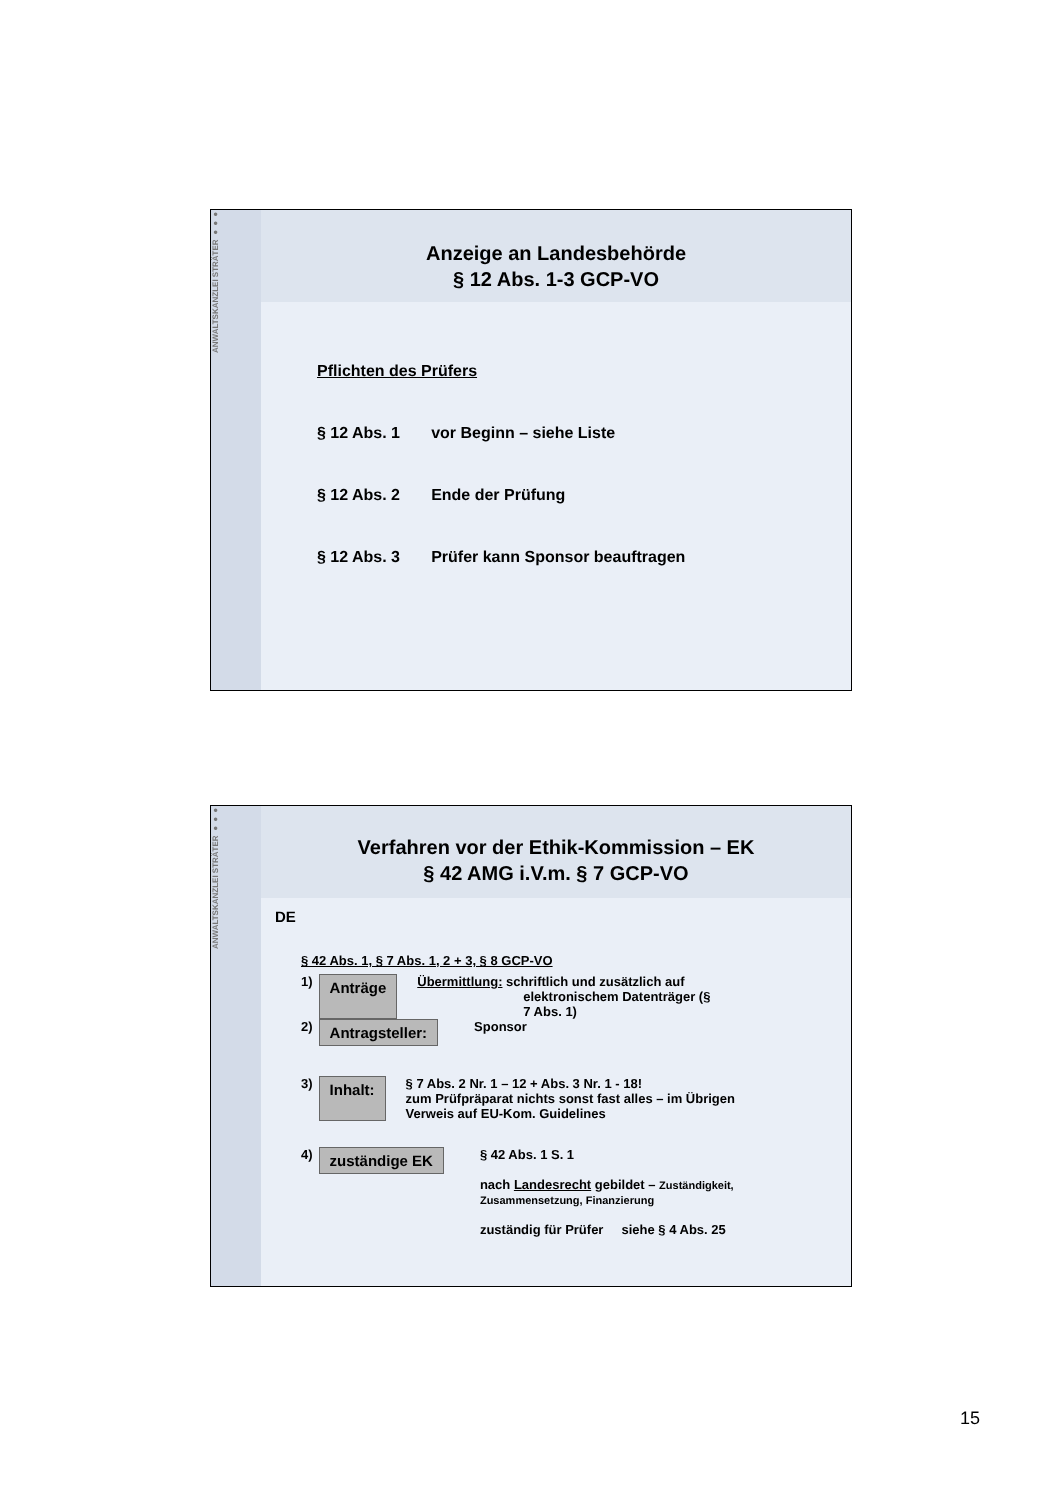ANWALTSKANZLEI STRÄTER ●●●
Anzeige an Landesbehörde
§ 12 Abs. 1-3 GCP-VO
Pflichten des Prüfers
§ 12 Abs. 1 vor Beginn – siehe Liste
§ 12 Abs. 2 Ende der Prüfung
§ 12 Abs. 3 Prüfer kann Sponsor beauftragen
ANWALTSKANZLEI STRÄTER ●●●
Verfahren vor der Ethik-Kommission – EK
§ 42 AMG i.V.m. § 7 GCP-VO
DE
§ 42 Abs. 1, § 7 Abs. 1, 2 + 3, § 8 GCP-VO
1) Anträge Übermittlung: schriftlich und zusätzlich auf
elektronischem Datenträger (§
7 Abs. 1)
2) Antragsteller: Sponsor
3) Inhalt: § 7 Abs. 2 Nr. 1 – 12 + Abs. 3 Nr. 1 - 18!
zum Prüfpräparat nichts sonst fast alles – im Übrigen
Verweis auf EU-Kom. Guidelines
4) zuständige EK § 42 Abs. 1 S. 1
nach Landesrecht gebildet – Zuständigkeit,
Zusammensetzung, Finanzierung
zuständig für Prüfer siehe § 4 Abs. 25
15